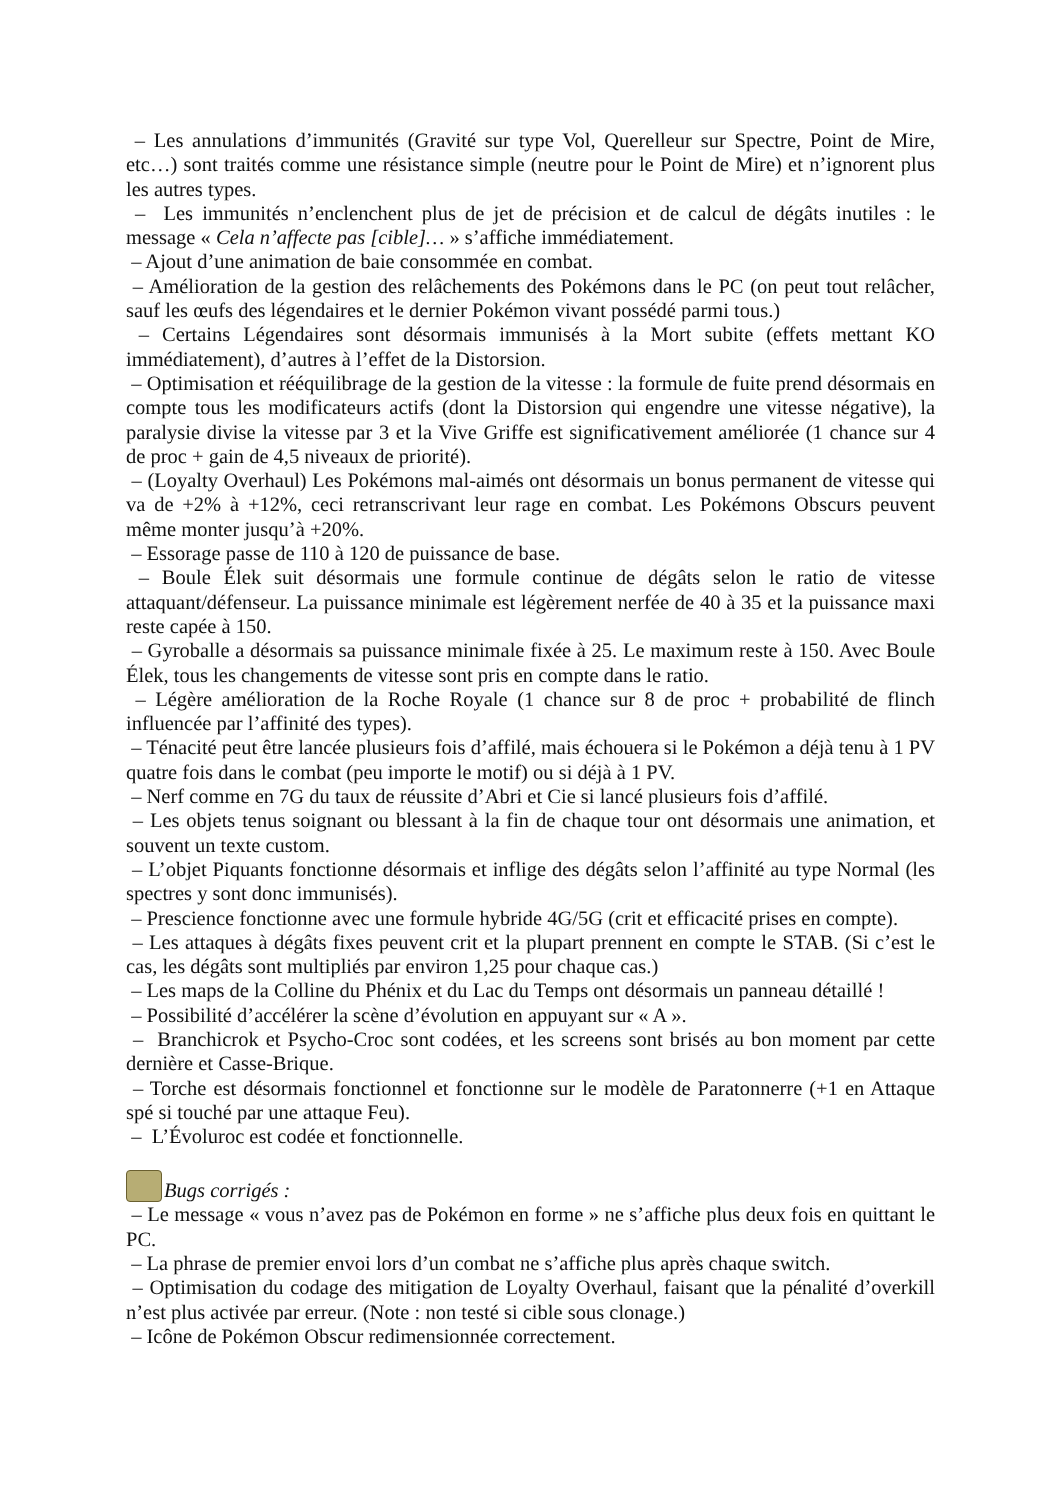– Les annulations d’immunités (Gravité sur type Vol, Querelleur sur Spectre, Point de Mire, etc…) sont traités comme une résistance simple (neutre pour le Point de Mire) et n’ignorent plus les autres types.
– Les immunités n’enclenchent plus de jet de précision et de calcul de dégâts inutiles : le message « Cela n’affecte pas [cible]… » s’affiche immédiatement.
– Ajout d’une animation de baie consommée en combat.
– Amélioration de la gestion des relâchements des Pokémons dans le PC (on peut tout relâcher, sauf les œufs des légendaires et le dernier Pokémon vivant possédé parmi tous.)
– Certains Légendaires sont désormais immunisés à la Mort subite (effets mettant KO immédiatement), d’autres à l’effet de la Distorsion.
– Optimisation et rééquilibrage de la gestion de la vitesse : la formule de fuite prend désormais en compte tous les modificateurs actifs (dont la Distorsion qui engendre une vitesse négative), la paralysie divise la vitesse par 3 et la Vive Griffe est significativement améliorée (1 chance sur 4 de proc + gain de 4,5 niveaux de priorité).
– (Loyalty Overhaul) Les Pokémons mal-aimés ont désormais un bonus permanent de vitesse qui va de +2% à +12%, ceci retranscrivant leur rage en combat. Les Pokémons Obscurs peuvent même monter jusqu’à +20%.
– Essorage passe de 110 à 120 de puissance de base.
– Boule Élek suit désormais une formule continue de dégâts selon le ratio de vitesse attaquant/défenseur. La puissance minimale est légèrement nerfée de 40 à 35 et la puissance maxi reste capée à 150.
– Gyroballe a désormais sa puissance minimale fixée à 25. Le maximum reste à 150. Avec Boule Élek, tous les changements de vitesse sont pris en compte dans le ratio.
– Légère amélioration de la Roche Royale (1 chance sur 8 de proc + probabilité de flinch influencée par l’affinité des types).
– Ténacité peut être lancée plusieurs fois d’affilé, mais échouera si le Pokémon a déjà tenu à 1 PV quatre fois dans le combat (peu importe le motif) ou si déjà à 1 PV.
– Nerf comme en 7G du taux de réussite d’Abri et Cie si lancé plusieurs fois d’affilé.
– Les objets tenus soignant ou blessant à la fin de chaque tour ont désormais une animation, et souvent un texte custom.
– L’objet Piquants fonctionne désormais et inflige des dégâts selon l’affinité au type Normal (les spectres y sont donc immunisés).
– Prescience fonctionne avec une formule hybride 4G/5G (crit et efficacité prises en compte).
– Les attaques à dégâts fixes peuvent crit et la plupart prennent en compte le STAB. (Si c’est le cas, les dégâts sont multipliés par environ 1,25 pour chaque cas.)
– Les maps de la Colline du Phénix et du Lac du Temps ont désormais un panneau détaillé !
– Possibilité d’accélérer la scène d’évolution en appuyant sur « A ».
– Branchicrok et Psycho-Croc sont codées, et les screens sont brisés au bon moment par cette dernière et Casse-Brique.
– Torche est désormais fonctionnel et fonctionne sur le modèle de Paratonnerre (+1 en Attaque spé si touché par une attaque Feu).
– L’Évoluroc est codée et fonctionnelle.
Bugs corrigés :
– Le message « vous n’avez pas de Pokémon en forme » ne s’affiche plus deux fois en quittant le PC.
– La phrase de premier envoi lors d’un combat ne s’affiche plus après chaque switch.
– Optimisation du codage des mitigation de Loyalty Overhaul, faisant que la pénalité d’overkill n’est plus activée par erreur. (Note : non testé si cible sous clonage.)
– Icône de Pokémon Obscur redimensionnée correctement.